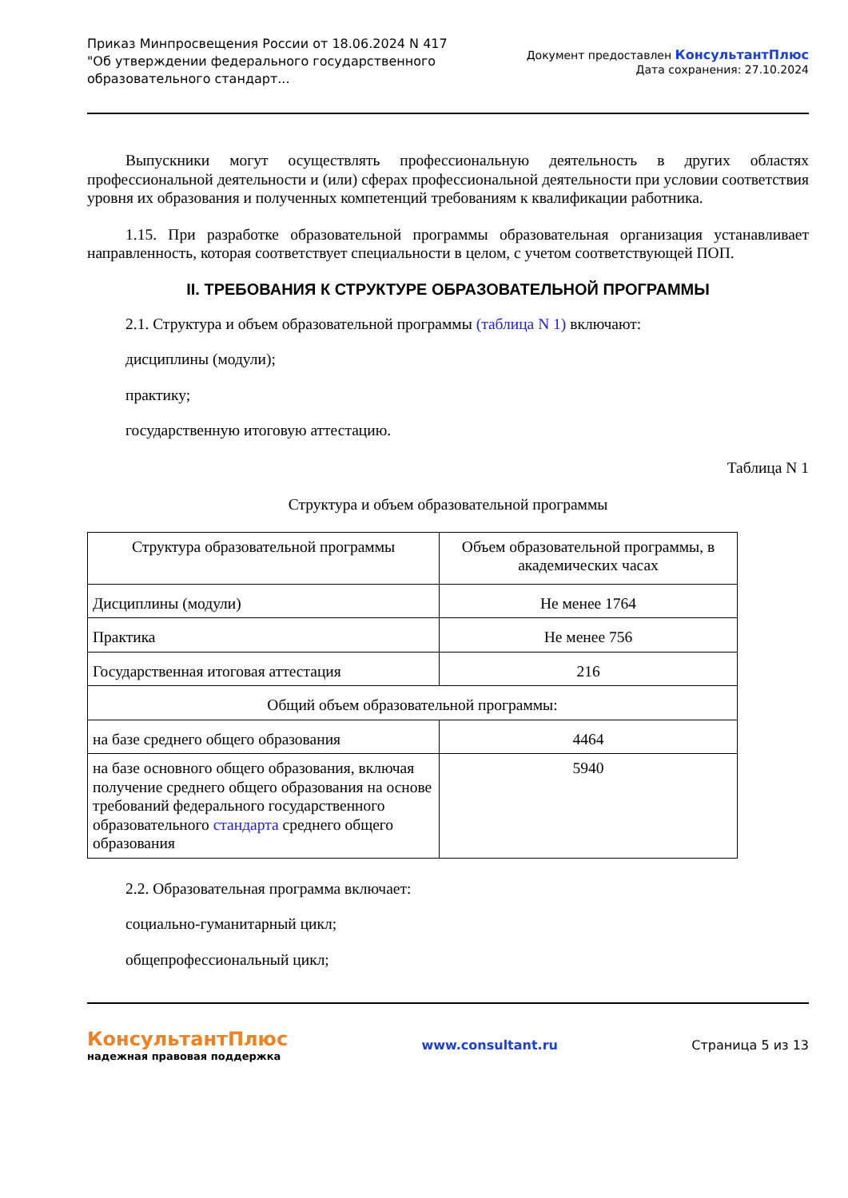Приказ Минпросвещения России от 18.06.2024 N 417
"Об утверждении федерального государственного
образовательного стандарт...
Документ предоставлен КонсультантПлюс
Дата сохранения: 27.10.2024
Выпускники могут осуществлять профессиональную деятельность в других областях профессиональной деятельности и (или) сферах профессиональной деятельности при условии соответствия уровня их образования и полученных компетенций требованиям к квалификации работника.
1.15. При разработке образовательной программы образовательная организация устанавливает направленность, которая соответствует специальности в целом, с учетом соответствующей ПОП.
II. ТРЕБОВАНИЯ К СТРУКТУРЕ ОБРАЗОВАТЕЛЬНОЙ ПРОГРАММЫ
2.1. Структура и объем образовательной программы (таблица N 1) включают:
дисциплины (модули);
практику;
государственную итоговую аттестацию.
Таблица N 1
Структура и объем образовательной программы
| Структура образовательной программы | Объем образовательной программы, в академических часах |
| Дисциплины (модули) | Не менее 1764 |
| Практика | Не менее 756 |
| Государственная итоговая аттестация | 216 |
| Общий объем образовательной программы: | |
| на базе среднего общего образования | 4464 |
| на базе основного общего образования, включая получение среднего общего образования на основе требований федерального государственного образовательного стандарта среднего общего образования | 5940 |
2.2. Образовательная программа включает:
социально-гуманитарный цикл;
общепрофессиональный цикл;
КонсультантПлюс
надежная правовая поддержка
www.consultant.ru Страница 5 из 13